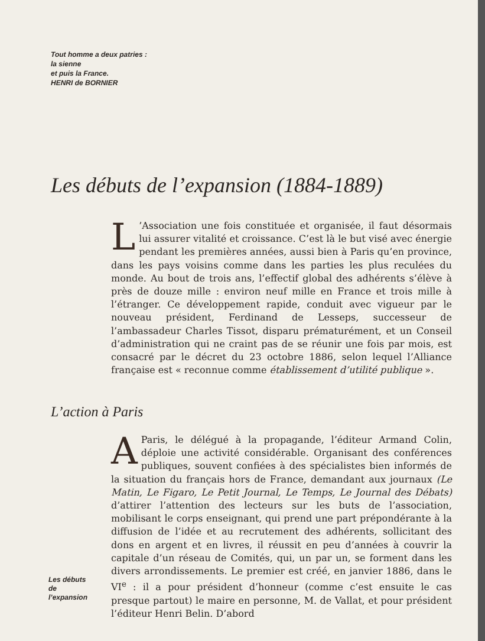Tout homme a deux patries :
la sienne
et puis la France.
HENRI de BORNIER
Les débuts de l’expansion (1884-1889)
L’Association une fois constituée et organisée, il faut désormais lui assurer vitalité et croissance. C’est là le but visé avec énergie pendant les premières années, aussi bien à Paris qu’en province, dans les pays voisins comme dans les parties les plus reculées du monde. Au bout de trois ans, l’effectif global des adhérents s’élève à près de douze mille : environ neuf mille en France et trois mille à l’étranger. Ce développement rapide, conduit avec vigueur par le nouveau président, Ferdinand de Lesseps, successeur de l’ambassadeur Charles Tissot, disparu prématurément, et un Conseil d’administration qui ne craint pas de se réunir une fois par mois, est consacré par le décret du 23 octobre 1886, selon lequel l’Alliance française est « reconnue comme établissement d’utilité publique ».
L’action à Paris
A Paris, le délégué à la propagande, l’éditeur Armand Colin, déploie une activité considérable. Organisant des conférences publiques, souvent confiées à des spécialistes bien informés de la situation du français hors de France, demandant aux journaux (Le Matin, Le Figaro, Le Petit Journal, Le Temps, Le Journal des Débats) d’attirer l’attention des lecteurs sur les buts de l’association, mobilisant le corps enseignant, qui prend une part prépondérante à la diffusion de l’idée et au recrutement des adhérents, sollicitant des dons en argent et en livres, il réussit en peu d’années à couvrir la capitale d’un réseau de Comités, qui, un par un, se forment dans les divers arrondissements. Le premier est créé, en janvier 1886, dans le VI<sup>e</sup> : il a pour président d’honneur (comme c’est ensuite le cas presque partout) le maire en personne, M. de Vallat, et pour président l’éditeur Henri Belin. D’abord
Les débuts
de
l’expansion